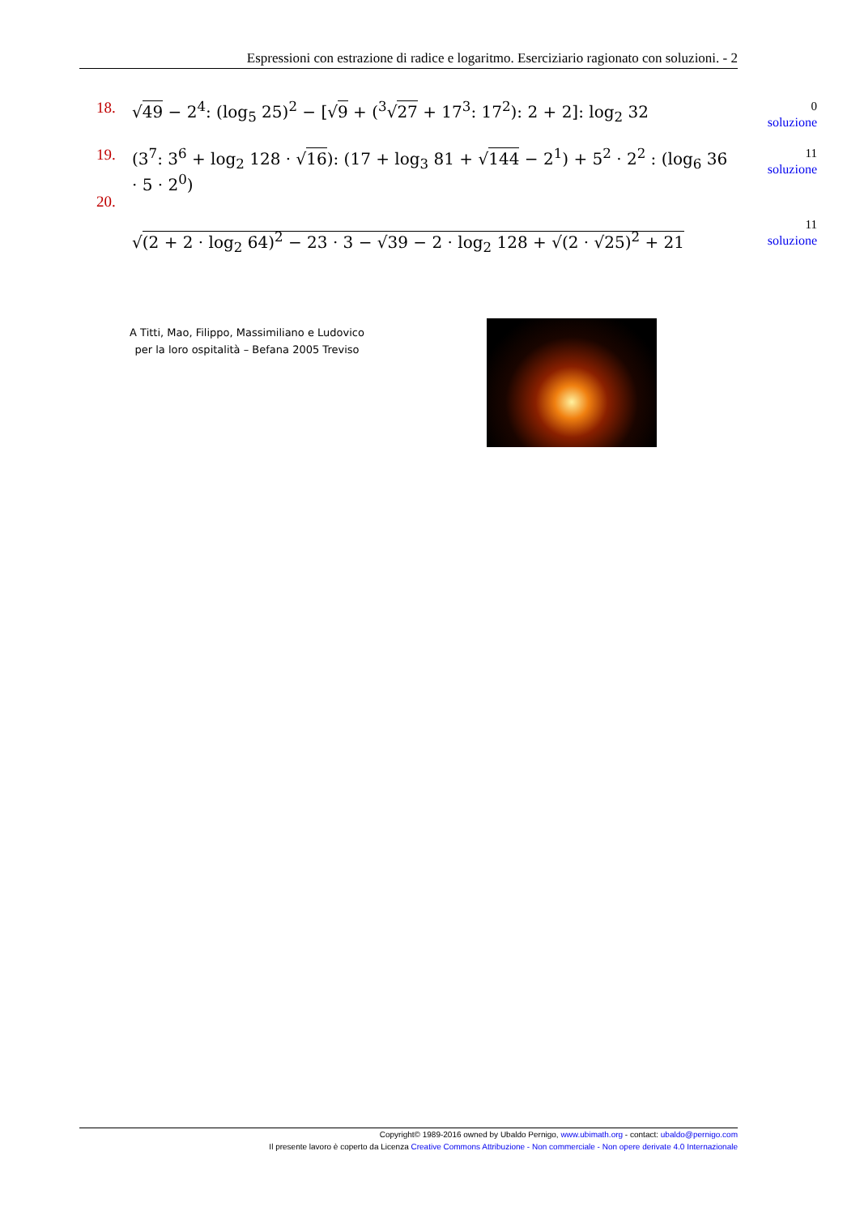Espressioni con estrazione di radice e logaritmo. Eserciziario ragionato con soluzioni. - 2
18. √49 − 2<sup>4</sup>: (log<sub>5</sub> 25)<sup>2</sup> − [√9 + (<sup>3</sup>√27 + 17<sup>3</sup>: 17<sup>2</sup>): 2 + 2]: log<sub>2</sub> 32
0
soluzione
19. (3<sup>7</sup>: 3<sup>6</sup> + log<sub>2</sub> 128 · √16): (17 + log<sub>3</sub> 81 + √144 − 2<sup>1</sup>) + 5<sup>2</sup> · 2<sup>2</sup> : (log<sub>6</sub> 36 · 5 · 2<sup>0</sup>)
11
soluzione
20.
√(2 + 2 · log<sub>2</sub> 64)<sup>2</sup> − 23 · 3 − √39 − 2 · log<sub>2</sub> 128 + √(2 · √25)<sup>2</sup> + 21
11
soluzione
A Titti, Mao, Filippo, Massimiliano e Ludovico
per la loro ospitalità – Befana 2005 Treviso
Copyright© 1989-2016 owned by Ubaldo Pernigo, www.ubimath.org - contact: ubaldo@pernigo.com
Il presente lavoro è coperto da Licenza Creative Commons Attribuzione - Non commerciale - Non opere derivate 4.0 Internazionale